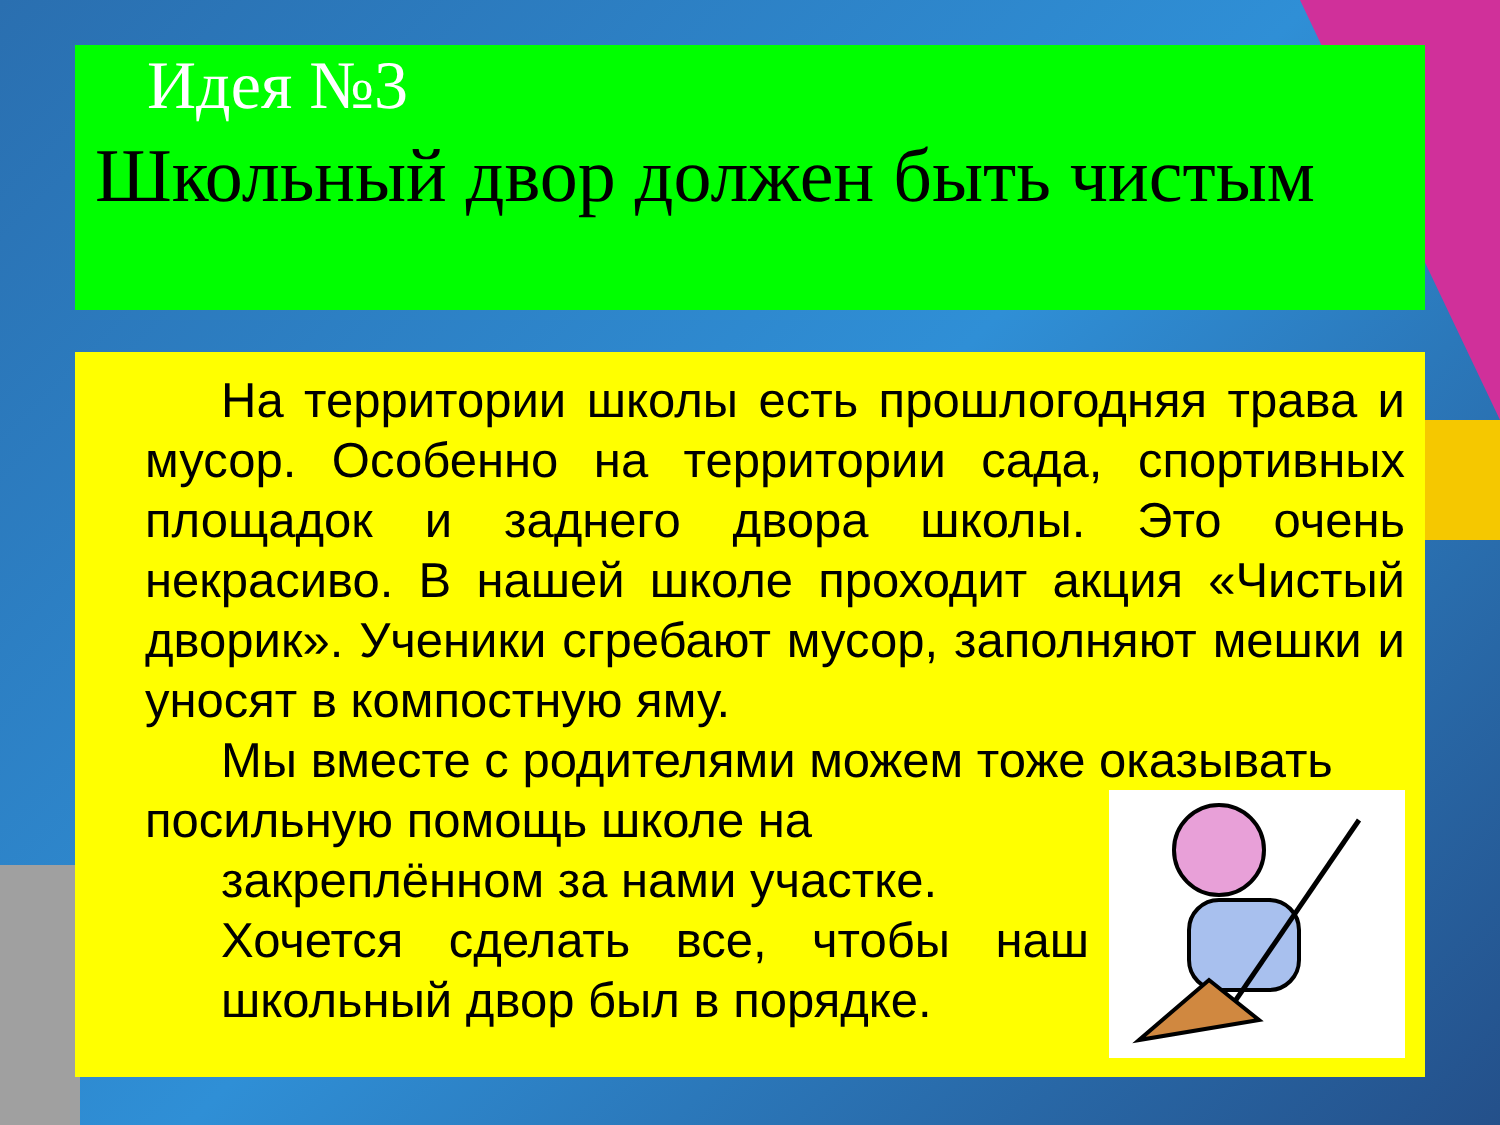Идея №3
Школьный двор должен быть чистым
На территории школы есть прошлогодняя трава и мусор. Особенно на территории сада, спортивных площадок и заднего двора школы. Это очень некрасиво. В нашей школе проходит акция «Чистый дворик». Ученики сгребают мусор, заполняют мешки и уносят в компостную яму.
Мы вместе с родителями можем тоже оказывать
посильную помощь школе на
закреплённом за нами участке.
Хочется сделать все, чтобы наш школьный двор был в порядке.